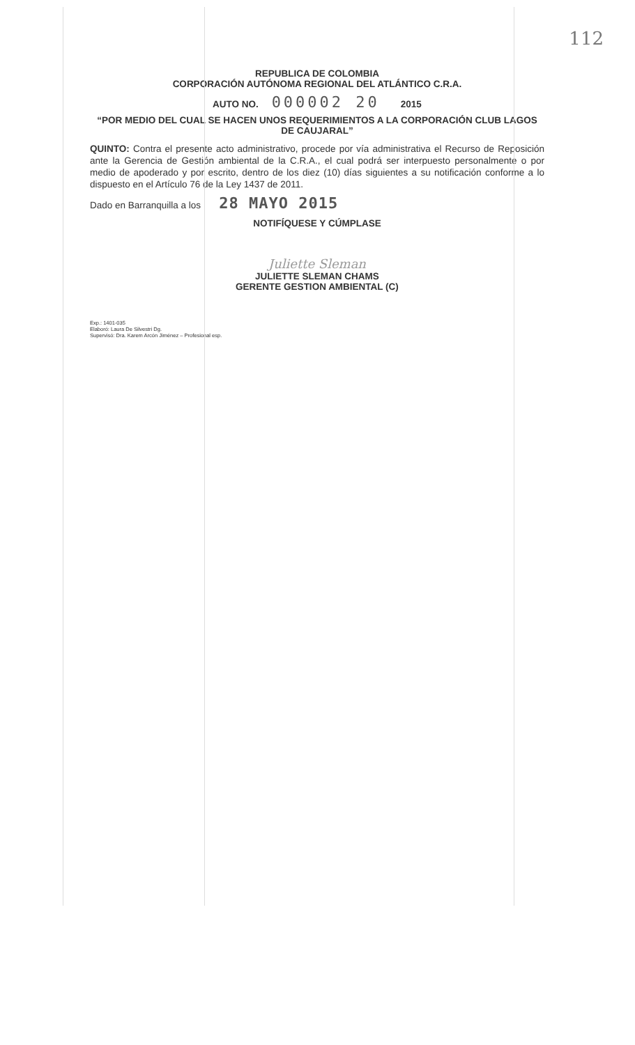112
REPUBLICA DE COLOMBIA
CORPORACIÓN AUTÓNOMA REGIONAL DEL ATLÁNTICO C.R.A.
AUTO NO. 000002 20 2015
“POR MEDIO DEL CUAL SE HACEN UNOS REQUERIMIENTOS A LA CORPORACIÓN CLUB LAGOS DE CAUJARAL”
QUINTO: Contra el presente acto administrativo, procede por vía administrativa el Recurso de Reposición ante la Gerencia de Gestión ambiental de la C.R.A., el cual podrá ser interpuesto personalmente o por medio de apoderado y por escrito, dentro de los diez (10) días siguientes a su notificación conforme a lo dispuesto en el Artículo 76 de la Ley 1437 de 2011.
Dado en Barranquilla a los 28 MAYO 2015
NOTIFÍQUESE Y CÚMPLASE
Juliette Sleman
JULIETTE SLEMAN CHAMS
GERENTE GESTION AMBIENTAL (C)
Exp.: 1401-035
Elaboró: Laura De Silvestri Dg.
Supervisó: Dra. Karem Arcón Jiménez – Profesional esp.